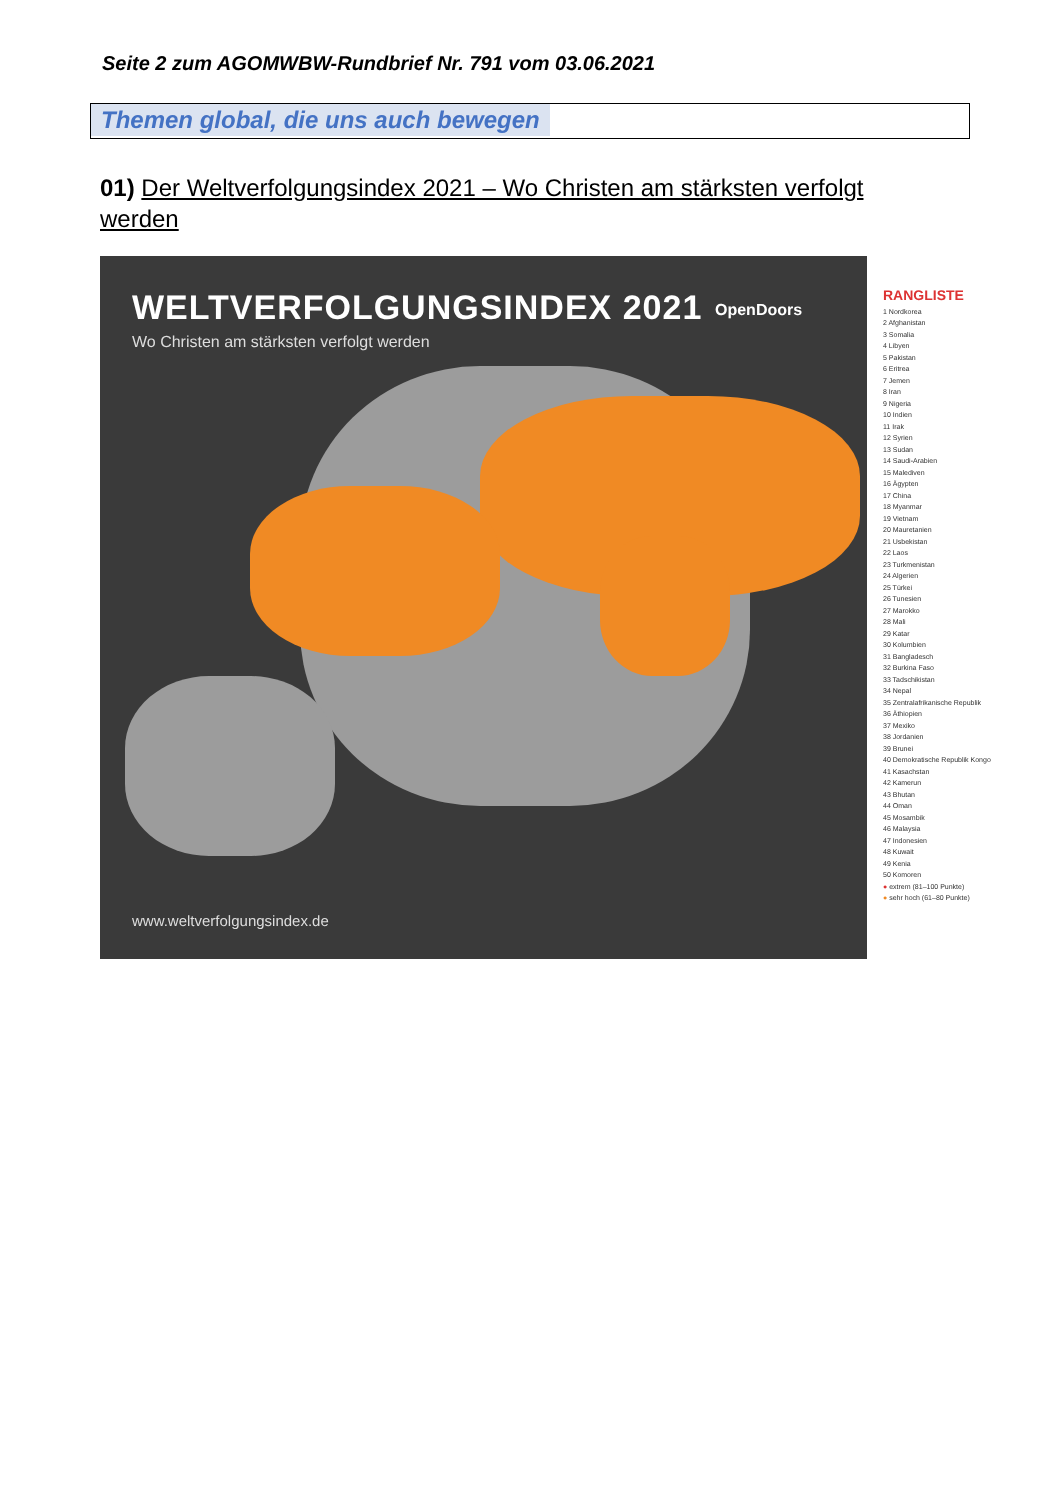Seite 2 zum AGOMWBW-Rundbrief Nr. 791 vom 03.06.2021
Themen global, die uns auch bewegen
01) Der Weltverfolgungsindex 2021 – Wo Christen am stärksten verfolgt werden
WELTVERFOLGUNGSINDEX 2021
Wo Christen am stärksten verfolgt werden
OpenDoors
www.weltverfolgungsindex.de
RANGLISTE
1 Nordkorea
2 Afghanistan
3 Somalia
4 Libyen
5 Pakistan
6 Eritrea
7 Jemen
8 Iran
9 Nigeria
10 Indien
11 Irak
12 Syrien
13 Sudan
14 Saudi-Arabien
15 Malediven
16 Ägypten
17 China
18 Myanmar
19 Vietnam
20 Mauretanien
21 Usbekistan
22 Laos
23 Turkmenistan
24 Algerien
25 Türkei
26 Tunesien
27 Marokko
28 Mali
29 Katar
30 Kolumbien
31 Bangladesch
32 Burkina Faso
33 Tadschikistan
34 Nepal
35 Zentralafrikanische Republik
36 Äthiopien
37 Mexiko
38 Jordanien
39 Brunei
40 Demokratische Republik Kongo
41 Kasachstan
42 Kamerun
43 Bhutan
44 Oman
45 Mosambik
46 Malaysia
47 Indonesien
48 Kuwait
49 Kenia
50 Komoren
● extrem (81–100 Punkte)
● sehr hoch (61–80 Punkte)